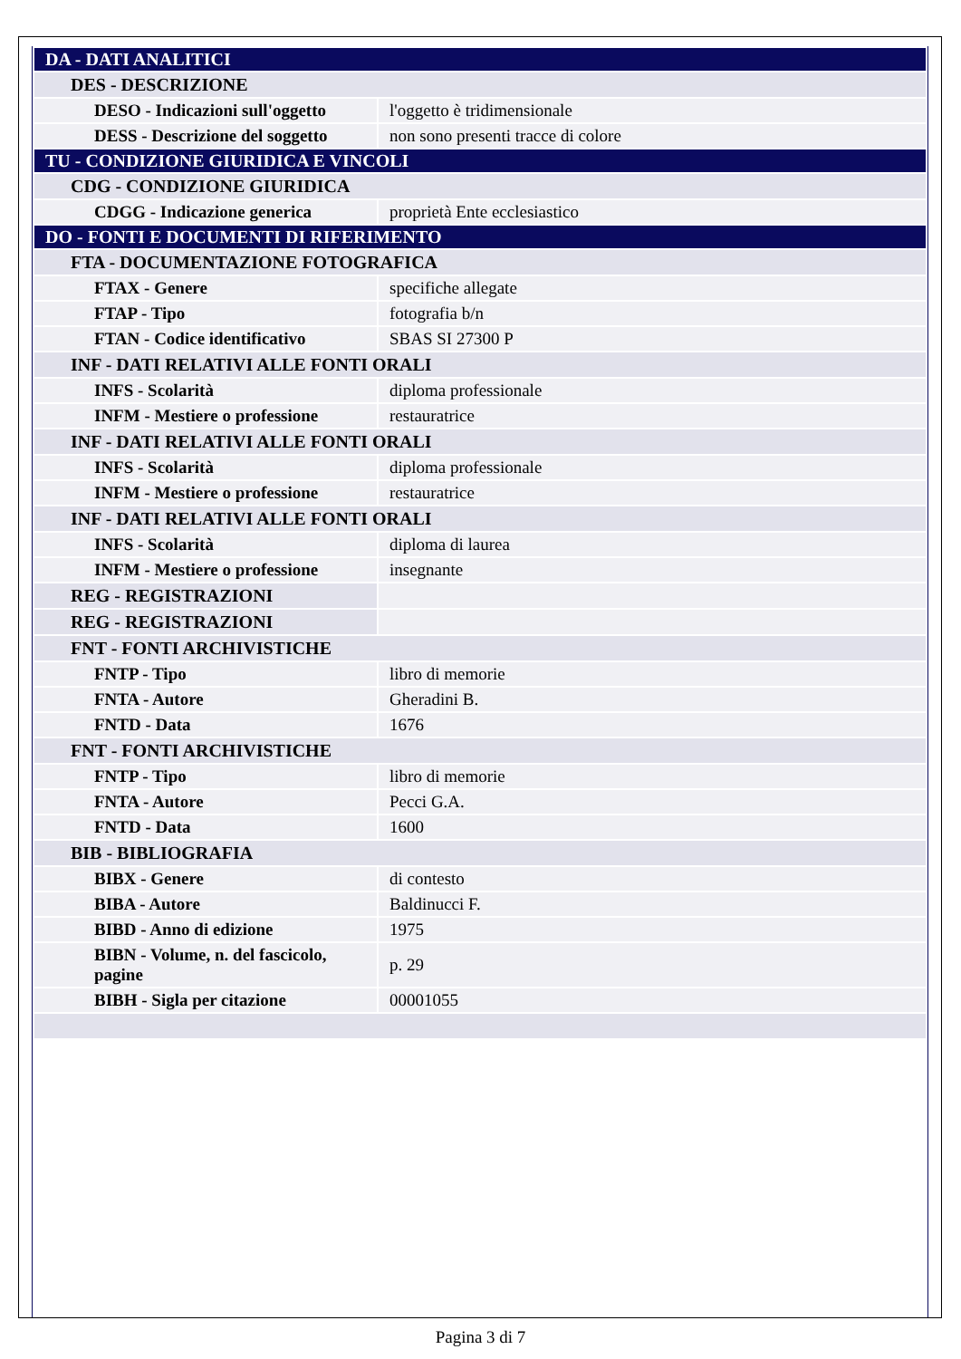| DA - DATI ANALITICI | |
| DES - DESCRIZIONE | |
| DESO - Indicazioni sull'oggetto | l'oggetto è tridimensionale |
| DESS - Descrizione del soggetto | non sono presenti tracce di colore |
| TU - CONDIZIONE GIURIDICA E VINCOLI | |
| CDG - CONDIZIONE GIURIDICA | |
| CDGG - Indicazione generica | proprietà Ente ecclesiastico |
| DO - FONTI E DOCUMENTI DI RIFERIMENTO | |
| FTA - DOCUMENTAZIONE FOTOGRAFICA | |
| FTAX - Genere | specifiche allegate |
| FTAP - Tipo | fotografia b/n |
| FTAN - Codice identificativo | SBAS SI 27300 P |
| INF - DATI RELATIVI ALLE FONTI ORALI | |
| INFS - Scolarità | diploma professionale |
| INFM - Mestiere o professione | restauratrice |
| INF - DATI RELATIVI ALLE FONTI ORALI | |
| INFS - Scolarità | diploma professionale |
| INFM - Mestiere o professione | restauratrice |
| INF - DATI RELATIVI ALLE FONTI ORALI | |
| INFS - Scolarità | diploma di laurea |
| INFM - Mestiere o professione | insegnante |
| REG - REGISTRAZIONI | |
| REG - REGISTRAZIONI | |
| FNT - FONTI ARCHIVISTICHE | |
| FNTP - Tipo | libro di memorie |
| FNTA - Autore | Gheradini B. |
| FNTD - Data | 1676 |
| FNT - FONTI ARCHIVISTICHE | |
| FNTP - Tipo | libro di memorie |
| FNTA - Autore | Pecci G.A. |
| FNTD - Data | 1600 |
| BIB - BIBLIOGRAFIA | |
| BIBX - Genere | di contesto |
| BIBA - Autore | Baldinucci F. |
| BIBD - Anno di edizione | 1975 |
| BIBN - Volume, n. del fascicolo, pagine | p. 29 |
| BIBH - Sigla per citazione | 00001055 |
Pagina 3 di 7